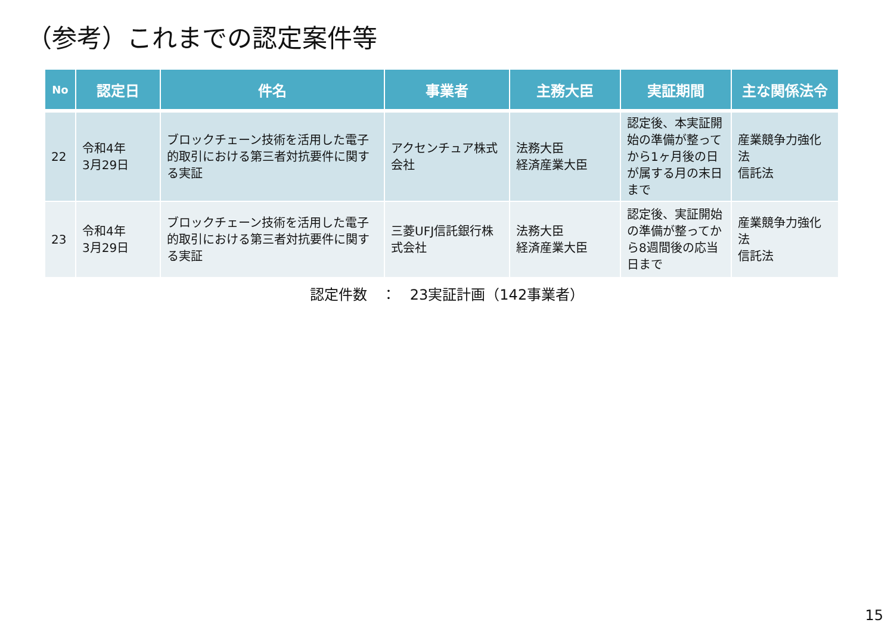（参考）これまでの認定案件等
| No | 認定日 | 件名 | 事業者 | 主務大臣 | 実証期間 | 主な関係法令 |
| --- | --- | --- | --- | --- | --- | --- |
| 22 | 令和4年 3月29日 | ブロックチェーン技術を活用した電子的取引における第三者対抗要件に関する実証 | アクセンチュア株式会社 | 法務大臣 経済産業大臣 | 認定後、本実証開始の準備が整ってから1ヶ月後の日が属する月の末日まで | 産業競争力強化法 信託法 |
| 23 | 令和4年 3月29日 | ブロックチェーン技術を活用した電子的取引における第三者対抗要件に関する実証 | 三菱UFJ信託銀行株式会社 | 法務大臣 経済産業大臣 | 認定後、実証開始の準備が整ってから8週間後の応当日まで | 産業競争力強化法 信託法 |
認定件数　：　23実証計画（142事業者）
15